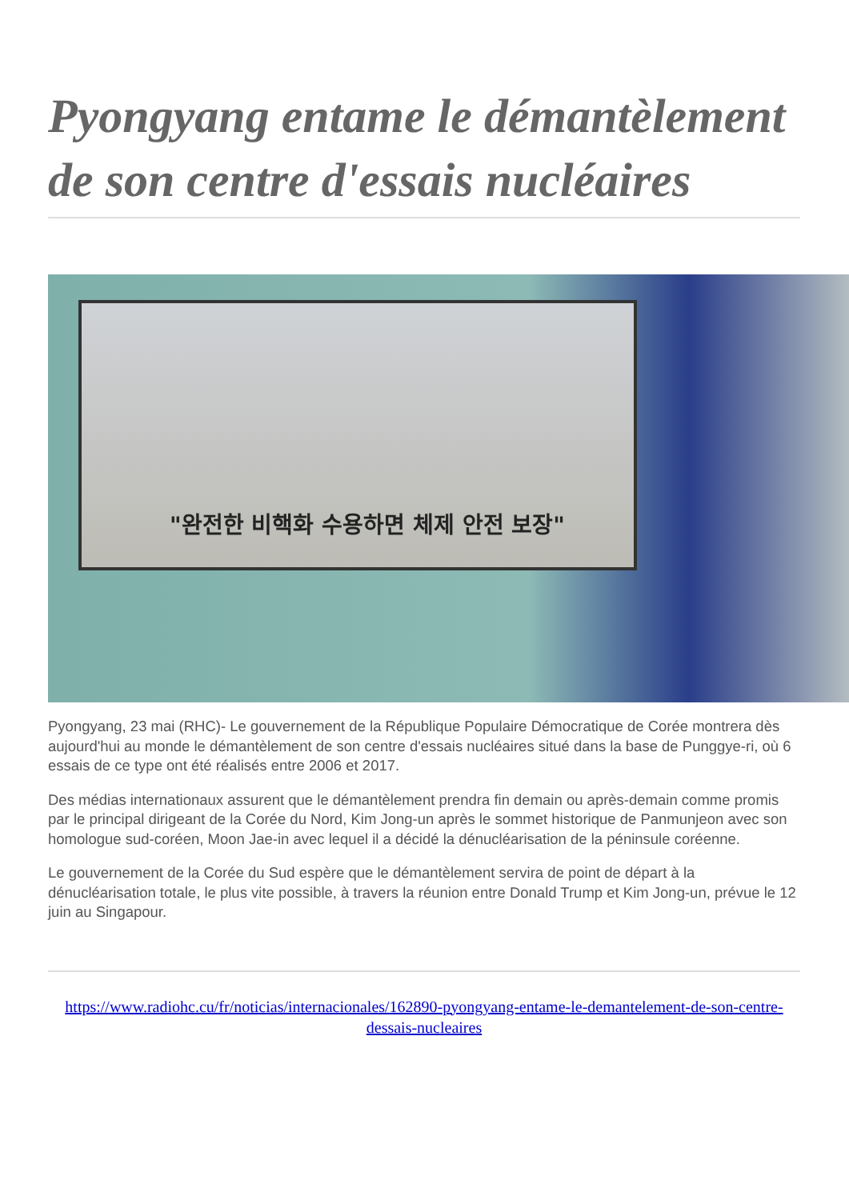Pyongyang entame le démantèlement de son centre d'essais nucléaires
"완전한 비핵화 수용하면 체제 안전 보장"
Pyongyang, 23 mai (RHC)- Le gouvernement de la République Populaire Démocratique de Corée montrera dès aujourd'hui au monde le démantèlement de son centre d'essais nucléaires situé dans la base de Punggye-ri, où 6 essais de ce type ont été réalisés entre 2006 et 2017.
Des médias internationaux assurent que le démantèlement prendra fin demain ou après-demain comme promis par le principal dirigeant de la Corée du Nord, Kim Jong-un après le sommet historique de Panmunjeon avec son homologue sud-coréen, Moon Jae-in avec lequel il a décidé la dénucléarisation de la péninsule coréenne.
Le gouvernement de la Corée du Sud espère que le démantèlement servira de point de départ à la dénucléarisation totale, le plus vite possible, à travers la réunion entre Donald Trump et Kim Jong-un, prévue le 12 juin au Singapour.
https://www.radiohc.cu/fr/noticias/internacionales/162890-pyongyang-entame-le-demantelement-de-son-centre-dessais-nucleaires